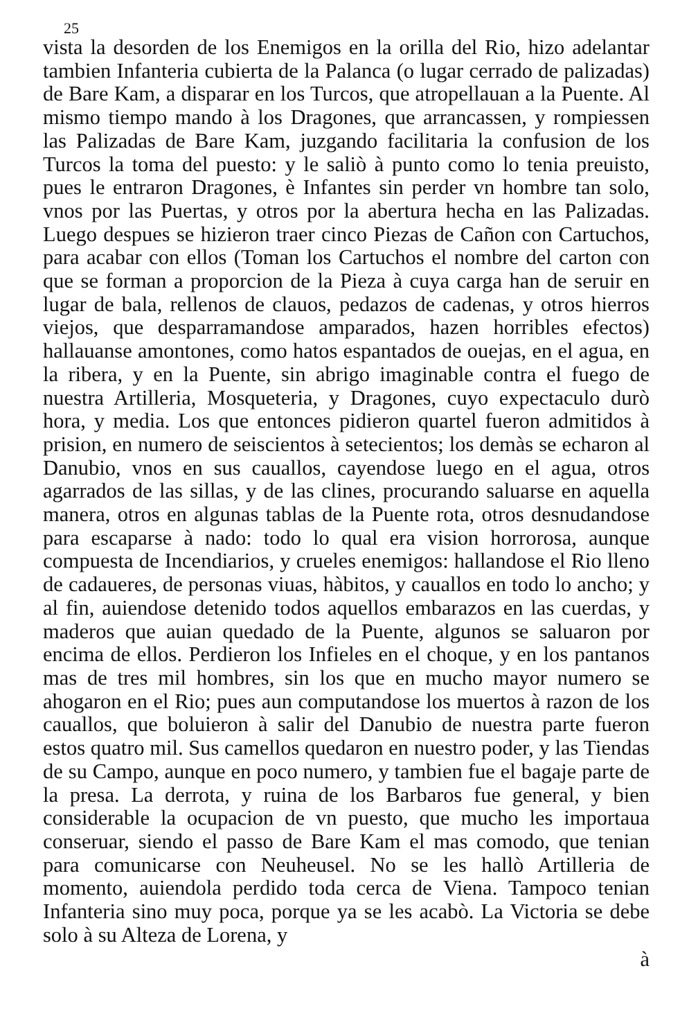25
vista la desorden de los Enemigos en la orilla del Rio, hizo adelantar tambien Infanteria cubierta de la Palanca (o lugar cerrado de palizadas) de Bare Kam, a disparar en los Turcos, que atropellauan a la Puente. Al mismo tiempo mando à los Dragones, que arrancassen, y rompiessen las Palizadas de Bare Kam, juzgando facilitaria la confusion de los Turcos la toma del puesto: y le saliò à punto como lo tenia preuisto, pues le entraron Dragones, è Infantes sin perder vn hombre tan solo, vnos por las Puertas, y otros por la abertura hecha en las Palizadas. Luego despues se hizieron traer cinco Piezas de Cañon con Cartuchos, para acabar con ellos (Toman los Cartuchos el nombre del carton con que se forman a proporcion de la Pieza à cuya carga han de seruir en lugar de bala, rellenos de clauos, pedazos de cadenas, y otros hierros viejos, que desparramandose amparados, hazen horribles efectos) hallauanse amontones, como hatos espantados de ouejas, en el agua, en la ribera, y en la Puente, sin abrigo imaginable contra el fuego de nuestra Artilleria, Mosqueteria, y Dragones, cuyo expectaculo durò hora, y media. Los que entonces pidieron quartel fueron admitidos à prision, en numero de seiscientos à setecientos; los demàs se echaron al Danubio, vnos en sus cauallos, cayendose luego en el agua, otros agarrados de las sillas, y de las clines, procurando saluarse en aquella manera, otros en algunas tablas de la Puente rota, otros desnudandose para escaparse à nado: todo lo qual era vision horrorosa, aunque compuesta de Incendiarios, y crueles enemigos: hallandose el Rio lleno de cadaueres, de personas viuas, hàbitos, y cauallos en todo lo ancho; y al fin, auiendose detenido todos aquellos embarazos en las cuerdas, y maderos que auian quedado de la Puente, algunos se saluaron por encima de ellos. Perdieron los Infieles en el choque, y en los pantanos mas de tres mil hombres, sin los que en mucho mayor numero se ahogaron en el Rio; pues aun computandose los muertos à razon de los cauallos, que boluieron à salir del Danubio de nuestra parte fueron estos quatro mil. Sus camellos quedaron en nuestro poder, y las Tiendas de su Campo, aunque en poco numero, y tambien fue el bagaje parte de la presa. La derrota, y ruina de los Barbaros fue general, y bien considerable la ocupacion de vn puesto, que mucho les importaua conseruar, siendo el passo de Bare Kam el mas comodo, que tenian para comunicarse con Neuheusel. No se les hallò Artilleria de momento, auiendola perdido toda cerca de Viena. Tampoco tenian Infanteria sino muy poca, porque ya se les acabò. La Victoria se debe solo à su Alteza de Lorena, y
à